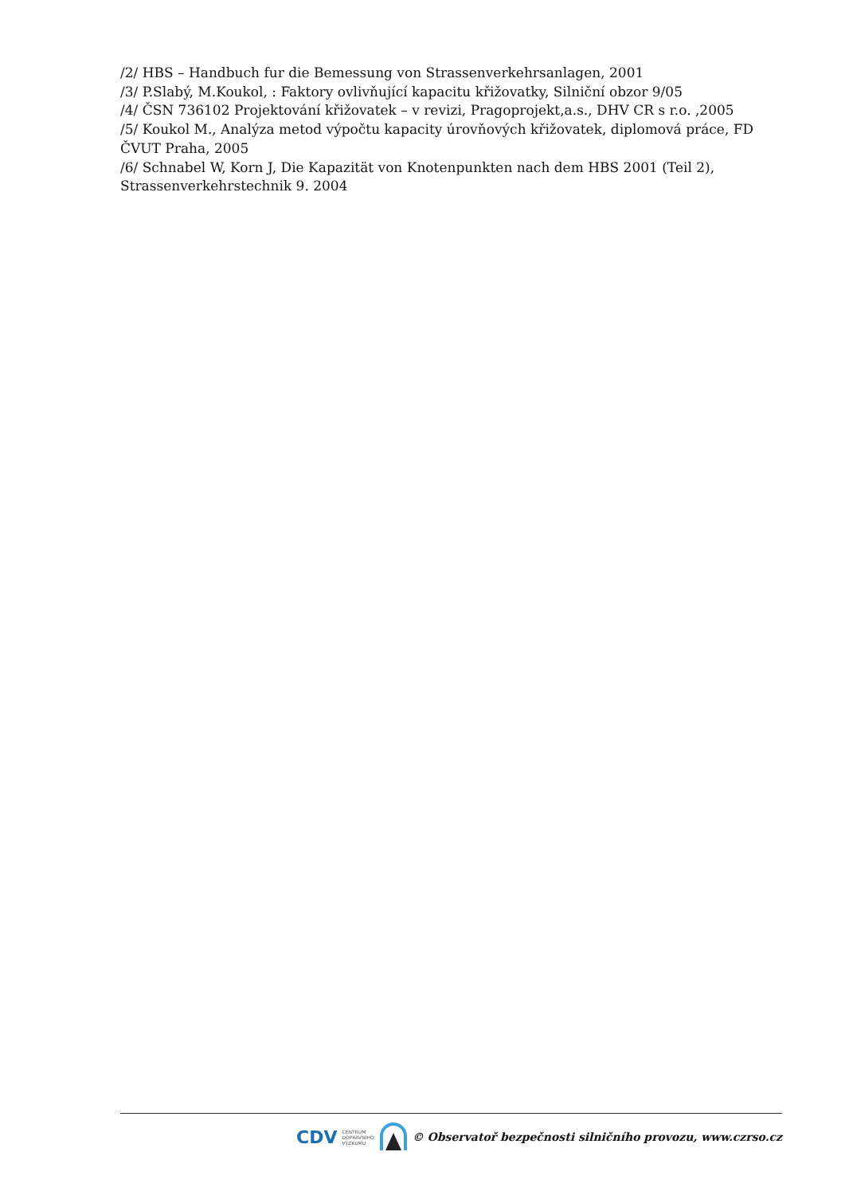/2/ HBS – Handbuch fur die Bemessung von Strassenverkehrsanlagen, 2001
/3/ P.Slabý, M.Koukol, : Faktory ovlivňující kapacitu křižovatky, Silniční obzor 9/05
/4/ ČSN 736102 Projektování křižovatek – v revizi, Pragoprojekt,a.s., DHV CR s r.o. ,2005
/5/ Koukol M., Analýza metod výpočtu kapacity úrovňových křižovatek, diplomová práce, FD ČVUT Praha, 2005
/6/ Schnabel W, Korn J, Die Kapazität von Knotenpunkten nach dem HBS 2001 (Teil 2), Strassenverkehrstechnik 9. 2004
CDV CENTRUM
DOPRAVNÍHO
VÝZKUMU © Observatoř bezpečnosti silničního provozu, www.czrso.cz